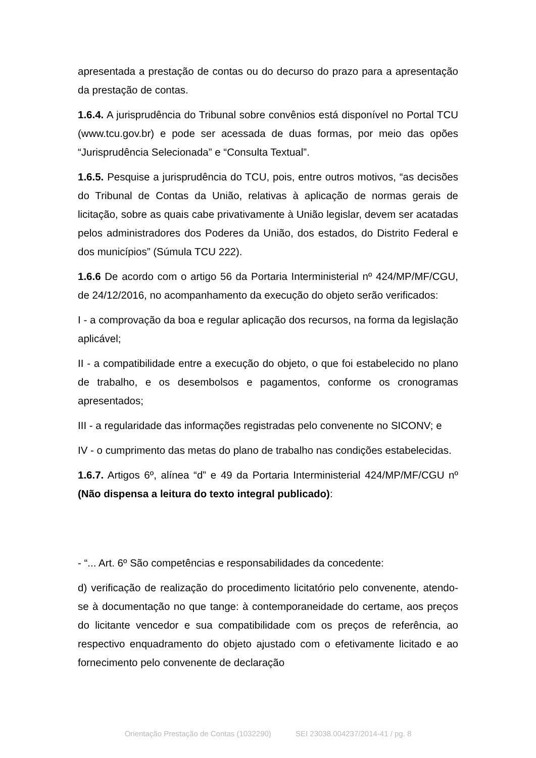apresentada a prestação de contas ou do decurso do prazo para a apresentação da prestação de contas.
1.6.4. A jurisprudência do Tribunal sobre convênios está disponível no Portal TCU (www.tcu.gov.br) e pode ser acessada de duas formas, por meio das opões “Jurisprudência Selecionada” e “Consulta Textual”.
1.6.5. Pesquise a jurisprudência do TCU, pois, entre outros motivos, “as decisões do Tribunal de Contas da União, relativas à aplicação de normas gerais de licitação, sobre as quais cabe privativamente à União legislar, devem ser acatadas pelos administradores dos Poderes da União, dos estados, do Distrito Federal e dos municípios” (Súmula TCU 222).
1.6.6 De acordo com o artigo 56 da Portaria Interministerial nº 424/MP/MF/CGU, de 24/12/2016, no acompanhamento da execução do objeto serão verificados:
I - a comprovação da boa e regular aplicação dos recursos, na forma da legislação aplicável;
II - a compatibilidade entre a execução do objeto, o que foi estabelecido no plano de trabalho, e os desembolsos e pagamentos, conforme os cronogramas apresentados;
III - a regularidade das informações registradas pelo convenente no SICONV; e
IV - o cumprimento das metas do plano de trabalho nas condições estabelecidas.
1.6.7. Artigos 6º, alínea “d” e 49 da Portaria Interministerial 424/MP/MF/CGU nº (Não dispensa a leitura do texto integral publicado):
- “... Art. 6º São competências e responsabilidades da concedente:
d) verificação de realização do procedimento licitatório pelo convenente, atendo-se à documentação no que tange: à contemporaneidade do certame, aos preços do licitante vencedor e sua compatibilidade com os preços de referência, ao respectivo enquadramento do objeto ajustado com o efetivamente licitado e ao fornecimento pelo convenente de declaração
Orientação Prestação de Contas (1032290) SEI 23038.004237/2014-41 / pg. 8